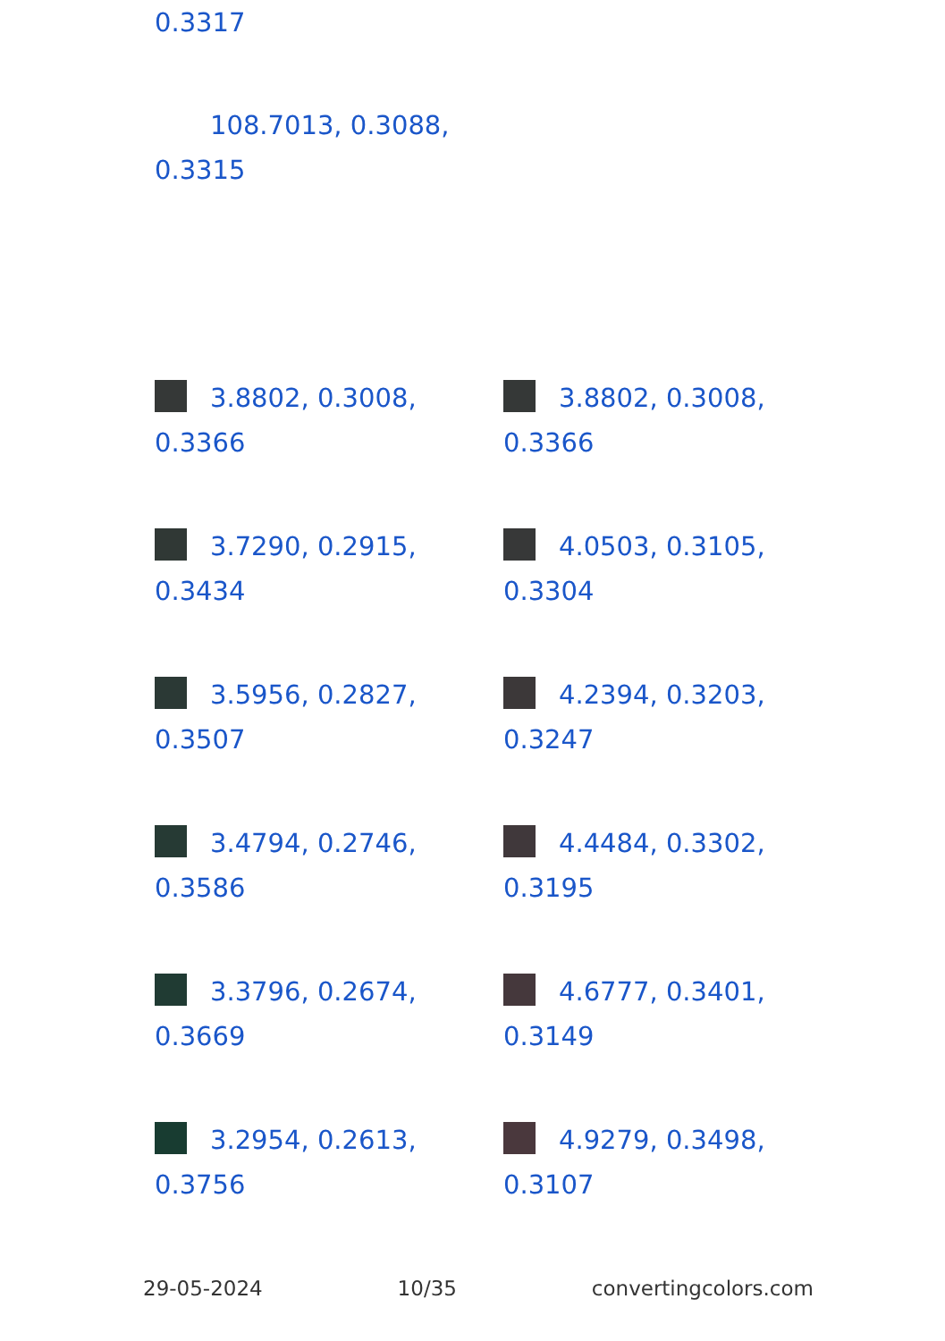0.3317
108.7013, 0.3088,
0.3315
3.8802, 0.3008,
0.3366
3.8802, 0.3008,
0.3366
3.7290, 0.2915,
0.3434
4.0503, 0.3105,
0.3304
3.5956, 0.2827,
0.3507
4.2394, 0.3203,
0.3247
3.4794, 0.2746,
0.3586
4.4484, 0.3302,
0.3195
3.3796, 0.2674,
0.3669
4.6777, 0.3401,
0.3149
3.2954, 0.2613,
0.3756
4.9279, 0.3498,
0.3107
29-05-2024 10/35 convertingcolors.com